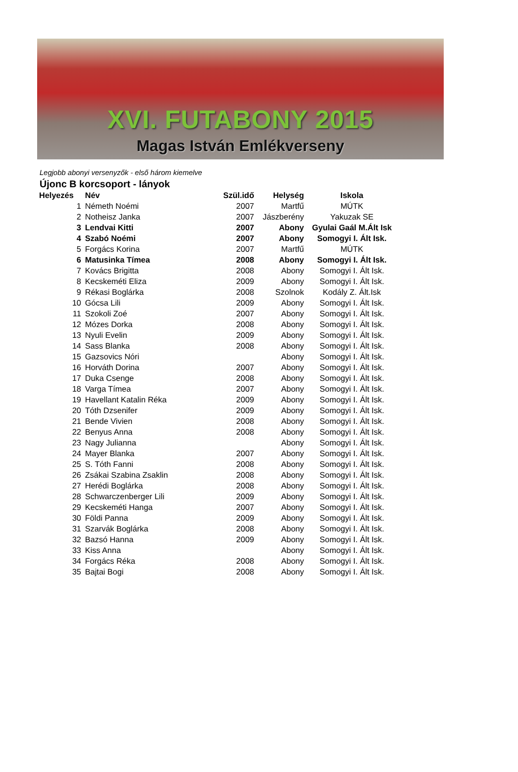XVI. FUTABONY 2015
Magas István Emlékverseny
Legjobb abonyi versenyzők - első három kiemelve
Újonc B korcsoport - lányok
| Helyezés | Név | Szül.idő | Helység | Iskola |
| --- | --- | --- | --- | --- |
| 1 | Németh Noémi | 2007 | Martfű | MÚTK |
| 2 | Notheisz Janka | 2007 | Jászberény | Yakuzak SE |
| 3 | Lendvai Kitti | 2007 | Abony | Gyulai Gaál M.Ált Isk |
| 4 | Szabó Noémi | 2007 | Abony | Somogyi I. Ált Isk. |
| 5 | Forgács Korina | 2007 | Martfű | MÚTK |
| 6 | Matusinka Tímea | 2008 | Abony | Somogyi I. Ált Isk. |
| 7 | Kovács Brigitta | 2008 | Abony | Somogyi I. Ált Isk. |
| 8 | Kecskeméti Eliza | 2009 | Abony | Somogyi I. Ált Isk. |
| 9 | Rékasi Boglárka | 2008 | Szolnok | Kodály Z. Ált.Isk |
| 10 | Gócsa Lili | 2009 | Abony | Somogyi I. Ált Isk. |
| 11 | Szokoli Zoé | 2007 | Abony | Somogyi I. Ált Isk. |
| 12 | Mózes Dorka | 2008 | Abony | Somogyi I. Ált Isk. |
| 13 | Nyuli Evelin | 2009 | Abony | Somogyi I. Ált Isk. |
| 14 | Sass Blanka | 2008 | Abony | Somogyi I. Ált Isk. |
| 15 | Gazsovics Nóri | | Abony | Somogyi I. Ált Isk. |
| 16 | Horváth Dorina | 2007 | Abony | Somogyi I. Ált Isk. |
| 17 | Duka Csenge | 2008 | Abony | Somogyi I. Ált Isk. |
| 18 | Varga Tímea | 2007 | Abony | Somogyi I. Ált Isk. |
| 19 | Havellant Katalin Réka | 2009 | Abony | Somogyi I. Ált Isk. |
| 20 | Tóth Dzsenifer | 2009 | Abony | Somogyi I. Ált Isk. |
| 21 | Bende Vivien | 2008 | Abony | Somogyi I. Ált Isk. |
| 22 | Benyus Anna | 2008 | Abony | Somogyi I. Ált Isk. |
| 23 | Nagy Julianna | | Abony | Somogyi I. Ált Isk. |
| 24 | Mayer Blanka | 2007 | Abony | Somogyi I. Ált Isk. |
| 25 | S. Tóth Fanni | 2008 | Abony | Somogyi I. Ált Isk. |
| 26 | Zsákai Szabina Zsaklin | 2008 | Abony | Somogyi I. Ált Isk. |
| 27 | Herédi Boglárka | 2008 | Abony | Somogyi I. Ált Isk. |
| 28 | Schwarczenberger Lili | 2009 | Abony | Somogyi I. Ált Isk. |
| 29 | Kecskeméti Hanga | 2007 | Abony | Somogyi I. Ált Isk. |
| 30 | Földi Panna | 2009 | Abony | Somogyi I. Ált Isk. |
| 31 | Szarvák Boglárka | 2008 | Abony | Somogyi I. Ált Isk. |
| 32 | Bazsó Hanna | 2009 | Abony | Somogyi I. Ált Isk. |
| 33 | Kiss Anna | | Abony | Somogyi I. Ált Isk. |
| 34 | Forgács Réka | 2008 | Abony | Somogyi I. Ált Isk. |
| 35 | Bajtai Bogi | 2008 | Abony | Somogyi I. Ált Isk. |